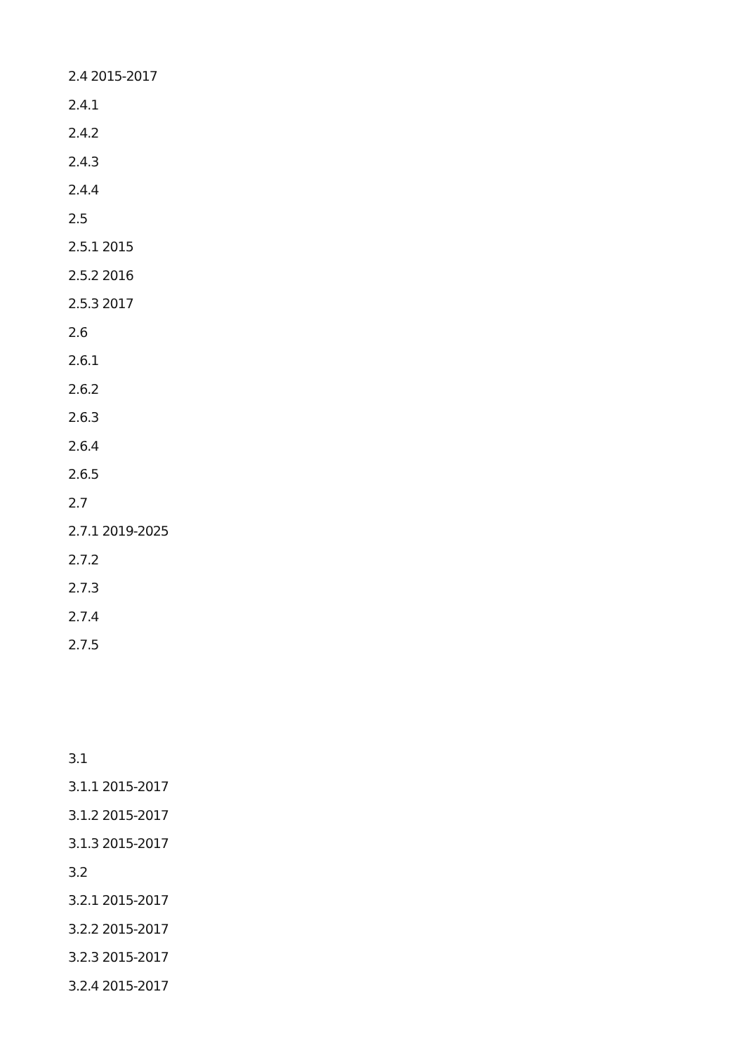2.4 2015-2017
2.4.1
2.4.2
2.4.3
2.4.4
2.5
2.5.1 2015
2.5.2 2016
2.5.3 2017
2.6
2.6.1
2.6.2
2.6.3
2.6.4
2.6.5
2.7
2.7.1 2019-2025
2.7.2
2.7.3
2.7.4
2.7.5
3.1
3.1.1 2015-2017
3.1.2 2015-2017
3.1.3 2015-2017
3.2
3.2.1 2015-2017
3.2.2 2015-2017
3.2.3 2015-2017
3.2.4 2015-2017